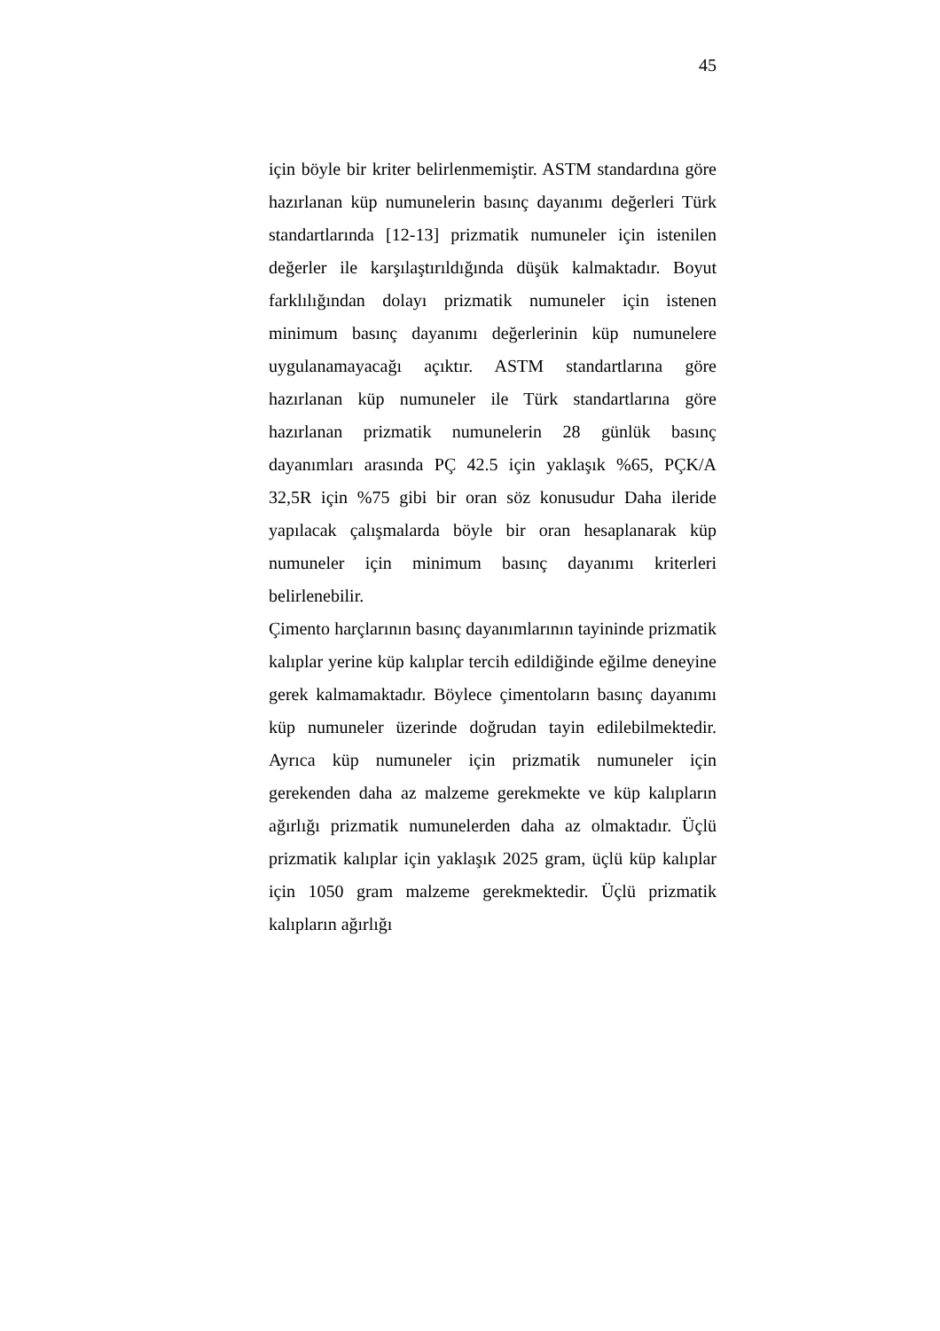45
için böyle bir kriter belirlenmemiştir. ASTM standardına göre hazırlanan küp numunelerin basınç dayanımı değerleri Türk standartlarında [12-13] prizmatik numuneler için istenilen değerler ile karşılaştırıldığında düşük kalmaktadır. Boyut farklılığından dolayı prizmatik numuneler için istenen minimum basınç dayanımı değerlerinin küp numunelere uygulanamayacağı açıktır. ASTM standartlarına göre hazırlanan küp numuneler ile Türk standartlarına göre hazırlanan prizmatik numunelerin 28 günlük basınç dayanımları arasında PÇ 42.5 için yaklaşık %65, PÇK/A 32,5R için %75 gibi bir oran söz konusudur Daha ileride yapılacak çalışmalarda böyle bir oran hesaplanarak küp numuneler için minimum basınç dayanımı kriterleri belirlenebilir.
Çimento harçlarının basınç dayanımlarının tayininde prizmatik kalıplar yerine küp kalıplar tercih edildiğinde eğilme deneyine gerek kalmamaktadır. Böylece çimentoların basınç dayanımı küp numuneler üzerinde doğrudan tayin edilebilmektedir. Ayrıca küp numuneler için prizmatik numuneler için gerekenden daha az malzeme gerekmekte ve küp kalıpların ağırlığı prizmatik numunelerden daha az olmaktadır. Üçlü prizmatik kalıplar için yaklaşık 2025 gram, üçlü küp kalıplar için 1050 gram malzeme gerekmektedir. Üçlü prizmatik kalıpların ağırlığı